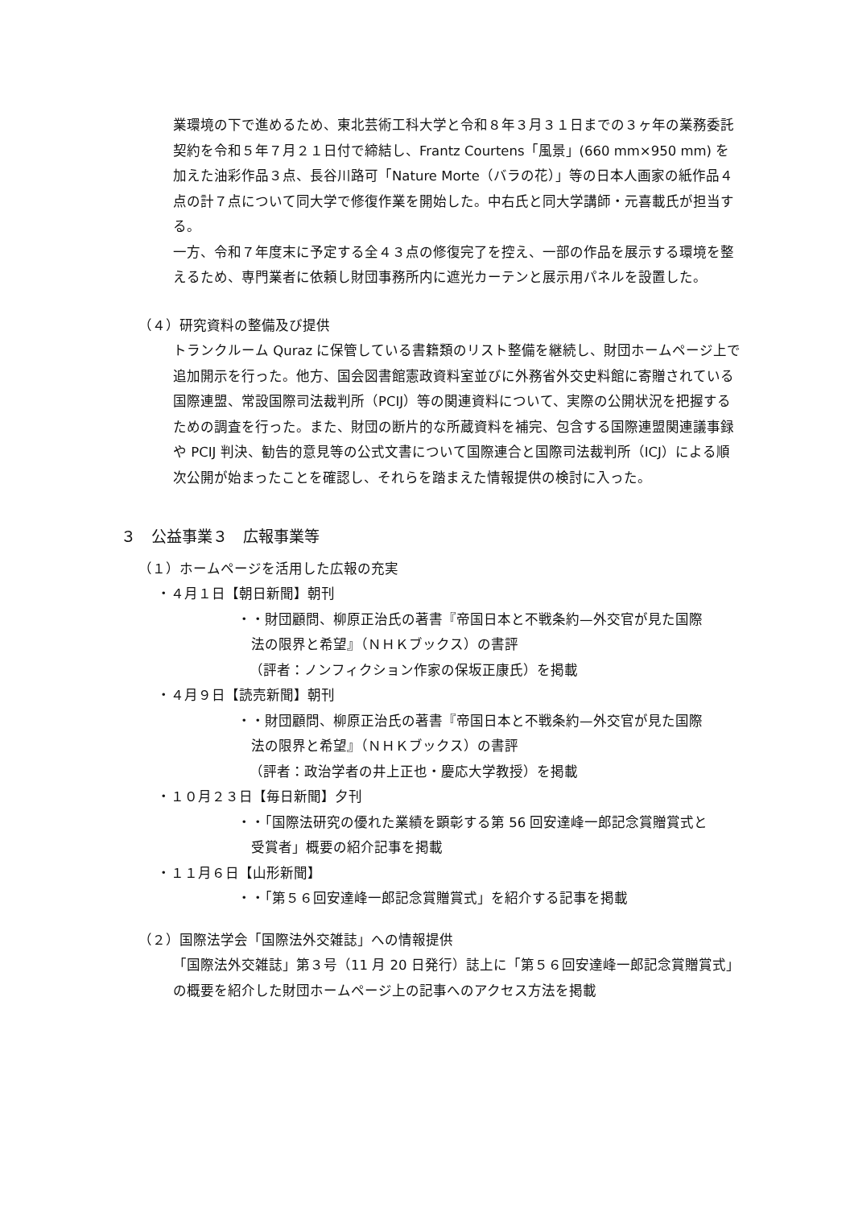業環境の下で進めるため、東北芸術工科大学と令和８年３月３１日までの３ヶ年の業務委託契約を令和５年７月２１日付で締結し、Frantz Courtens「風景」(660 mm×950 mm) を加えた油彩作品３点、長谷川路可「Nature Morte（バラの花）」等の日本人画家の紙作品４点の計７点について同大学で修復作業を開始した。中右氏と同大学講師・元喜載氏が担当する。
一方、令和７年度末に予定する全４３点の修復完了を控え、一部の作品を展示する環境を整えるため、専門業者に依頼し財団事務所内に遮光カーテンと展示用パネルを設置した。
（４）研究資料の整備及び提供
トランクルーム Quraz に保管している書籍類のリスト整備を継続し、財団ホームページ上で追加開示を行った。他方、国会図書館憲政資料室並びに外務省外交史料館に寄贈されている国際連盟、常設国際司法裁判所（PCIJ）等の関連資料について、実際の公開状況を把握するための調査を行った。また、財団の断片的な所蔵資料を補完、包含する国際連盟関連議事録や PCIJ 判決、勧告的意見等の公式文書について国際連合と国際司法裁判所（ICJ）による順次公開が始まったことを確認し、それらを踏まえた情報提供の検討に入った。
３　公益事業３　広報事業等
（１）ホームページを活用した広報の充実
・４月１日【朝日新聞】朝刊
・・財団顧問、柳原正治氏の著書『帝国日本と不戦条約—外交官が見た国際
　法の限界と希望』（ＮＨＫブックス）の書評
（評者：ノンフィクション作家の保坂正康氏）を掲載
・４月９日【読売新聞】朝刊
・・財団顧問、柳原正治氏の著書『帝国日本と不戦条約—外交官が見た国際
　法の限界と希望』（ＮＨＫブックス）の書評
（評者：政治学者の井上正也・慶応大学教授）を掲載
・１０月２３日【毎日新聞】夕刊
・・「国際法研究の優れた業績を顕彰する第 56 回安達峰一郎記念賞贈賞式と
　受賞者」概要の紹介記事を掲載
・１１月６日【山形新聞】
・・「第５６回安達峰一郎記念賞贈賞式」を紹介する記事を掲載
（２）国際法学会「国際法外交雑誌」への情報提供
「国際法外交雑誌」第３号（11 月 20 日発行）誌上に「第５６回安達峰一郎記念賞贈賞式」の概要を紹介した財団ホームページ上の記事へのアクセス方法を掲載